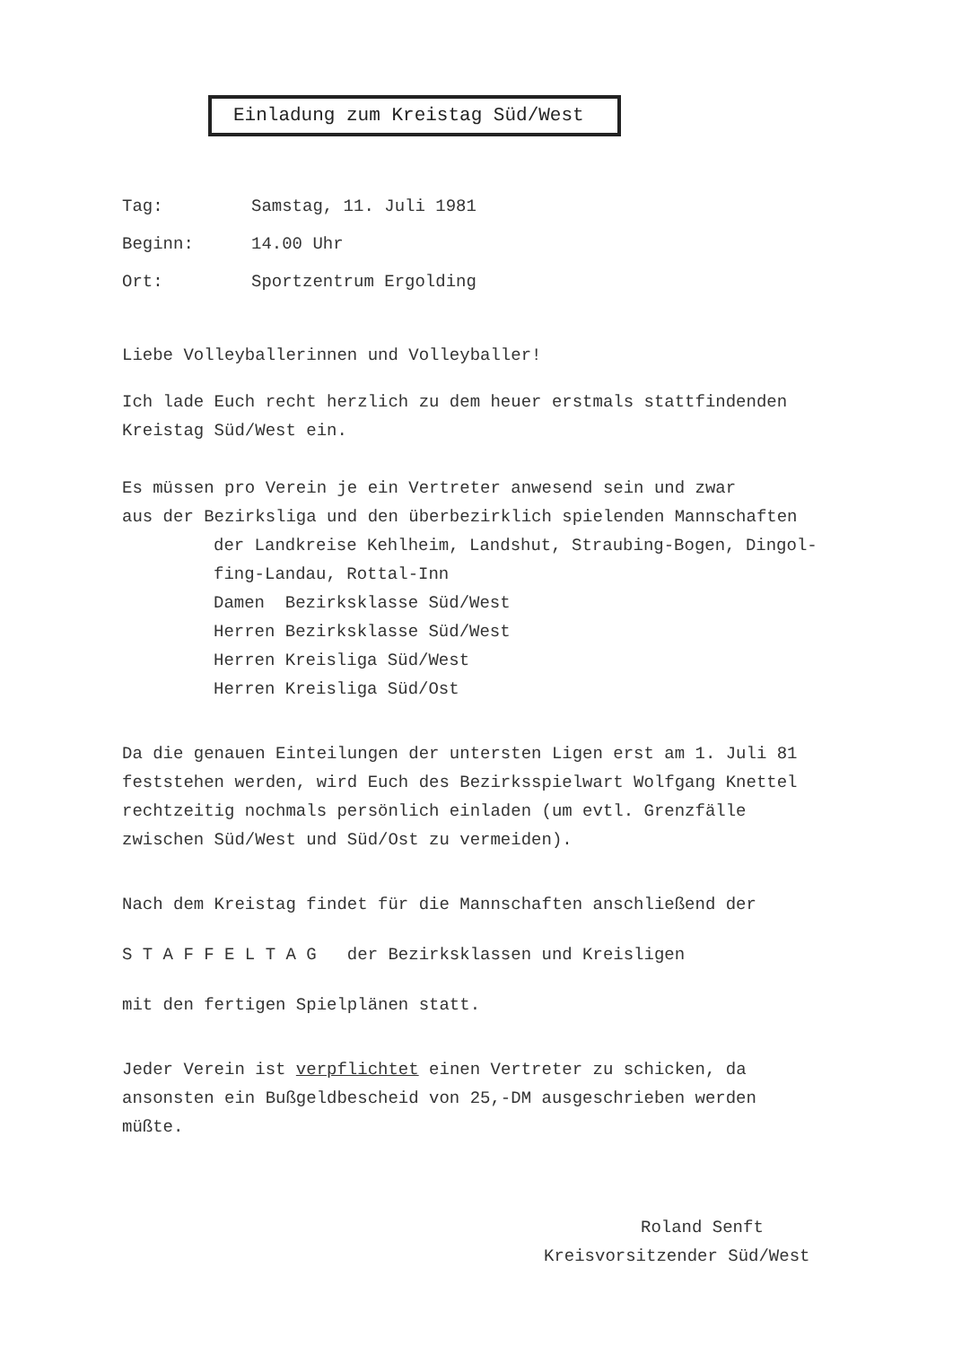Einladung zum Kreistag Süd/West
Tag: Samstag, 11. Juli 1981
Beginn: 14.00 Uhr
Ort: Sportzentrum Ergolding
Liebe Volleyballerinnen und Volleyballer!
Ich lade Euch recht herzlich zu dem heuer erstmals stattfindenden
Kreistag Süd/West ein.
Es müssen pro Verein je ein Vertreter anwesend sein und zwar
aus der Bezirksliga und den überbezirklich spielenden Mannschaften
der Landkreise Kehlheim, Landshut, Straubing-Bogen, Dingol-
fing-Landau, Rottal-Inn
Damen Bezirksklasse Süd/West
Herren Bezirksklasse Süd/West
Herren Kreisliga Süd/West
Herren Kreisliga Süd/Ost
Da die genauen Einteilungen der untersten Ligen erst am 1. Juli 81
feststehen werden, wird Euch des Bezirksspielwart Wolfgang Knettel
rechtzeitig nochmals persönlich einladen (um evtl. Grenzfälle
zwischen Süd/West und Süd/Ost zu vermeiden).
Nach dem Kreistag findet für die Mannschaften anschließend der
S T A F F E L T A G der Bezirksklassen und Kreisligen
mit den fertigen Spielplänen statt.
Jeder Verein ist verpflichtet einen Vertreter zu schicken, da
ansonsten ein Bußgeldbescheid von 25,-DM ausgeschrieben werden
müßte.
Roland Senft
Kreisvorsitzender Süd/West